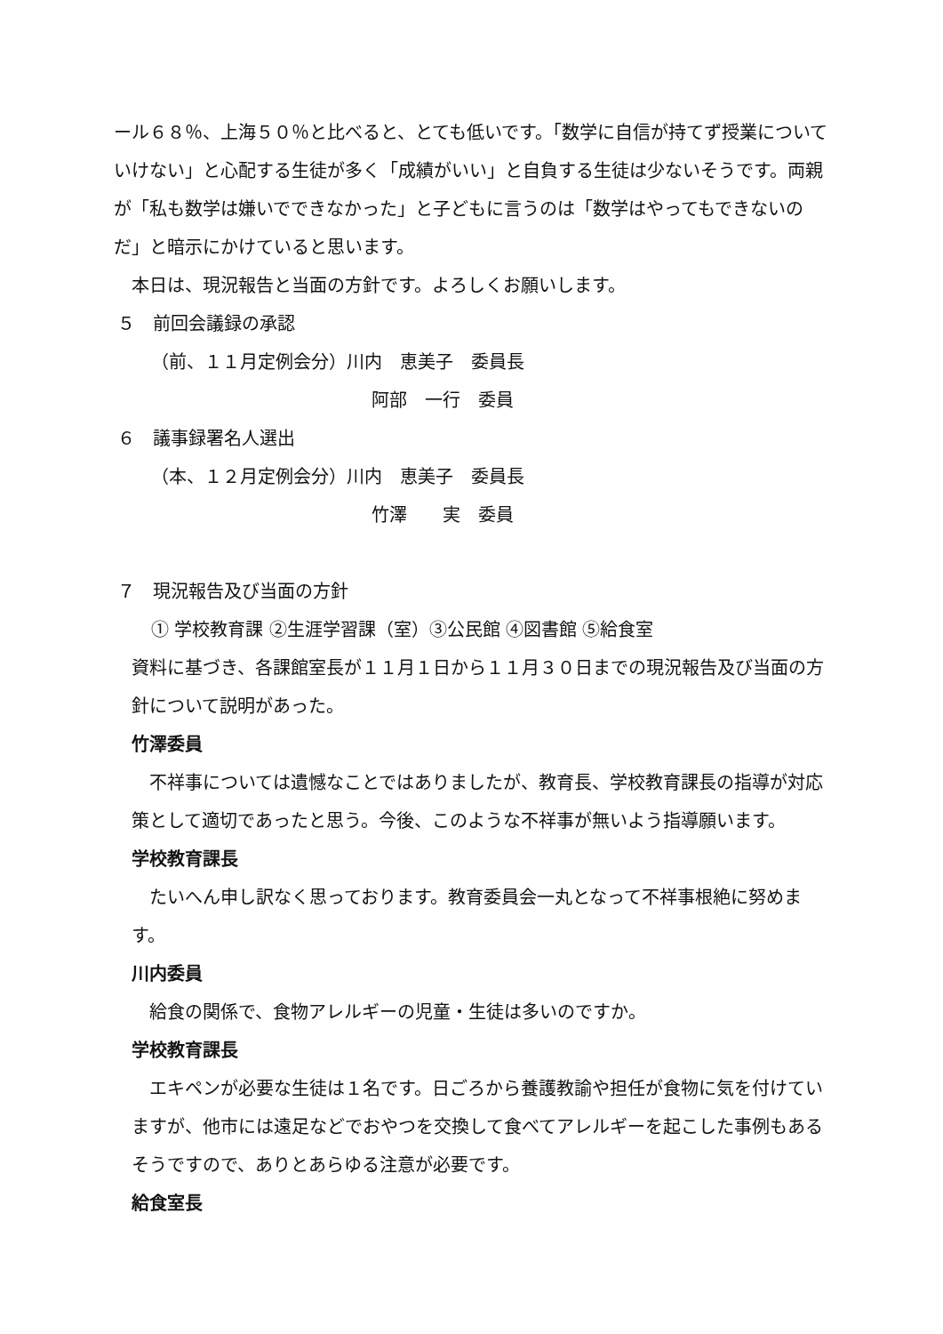ール６８％、上海５０％と比べると、とても低いです。「数学に自信が持てず授業についていけない」と心配する生徒が多く「成績がいい」と自負する生徒は少ないそうです。両親が「私も数学は嫌いでできなかった」と子どもに言うのは「数学はやってもできないのだ」と暗示にかけていると思います。
本日は、現況報告と当面の方針です。よろしくお願いします。
５　前回会議録の承認
（前、１１月定例会分）川内　恵美子　委員長
阿部　一行　委員
６　議事録署名人選出
（本、１２月定例会分）川内　恵美子　委員長
竹澤　　実　委員
７　現況報告及び当面の方針
① 学校教育課 ②生涯学習課（室）③公民館 ④図書館 ⑤給食室
資料に基づき、各課館室長が１１月１日から１１月３０日までの現況報告及び当面の方針について説明があった。
竹澤委員
　不祥事については遺憾なことではありましたが、教育長、学校教育課長の指導が対応策として適切であったと思う。今後、このような不祥事が無いよう指導願います。
学校教育課長
　たいへん申し訳なく思っております。教育委員会一丸となって不祥事根絶に努めます。
川内委員
　給食の関係で、食物アレルギーの児童・生徒は多いのですか。
学校教育課長
　エキペンが必要な生徒は１名です。日ごろから養護教諭や担任が食物に気を付けていますが、他市には遠足などでおやつを交換して食べてアレルギーを起こした事例もあるそうですので、ありとあらゆる注意が必要です。
給食室長